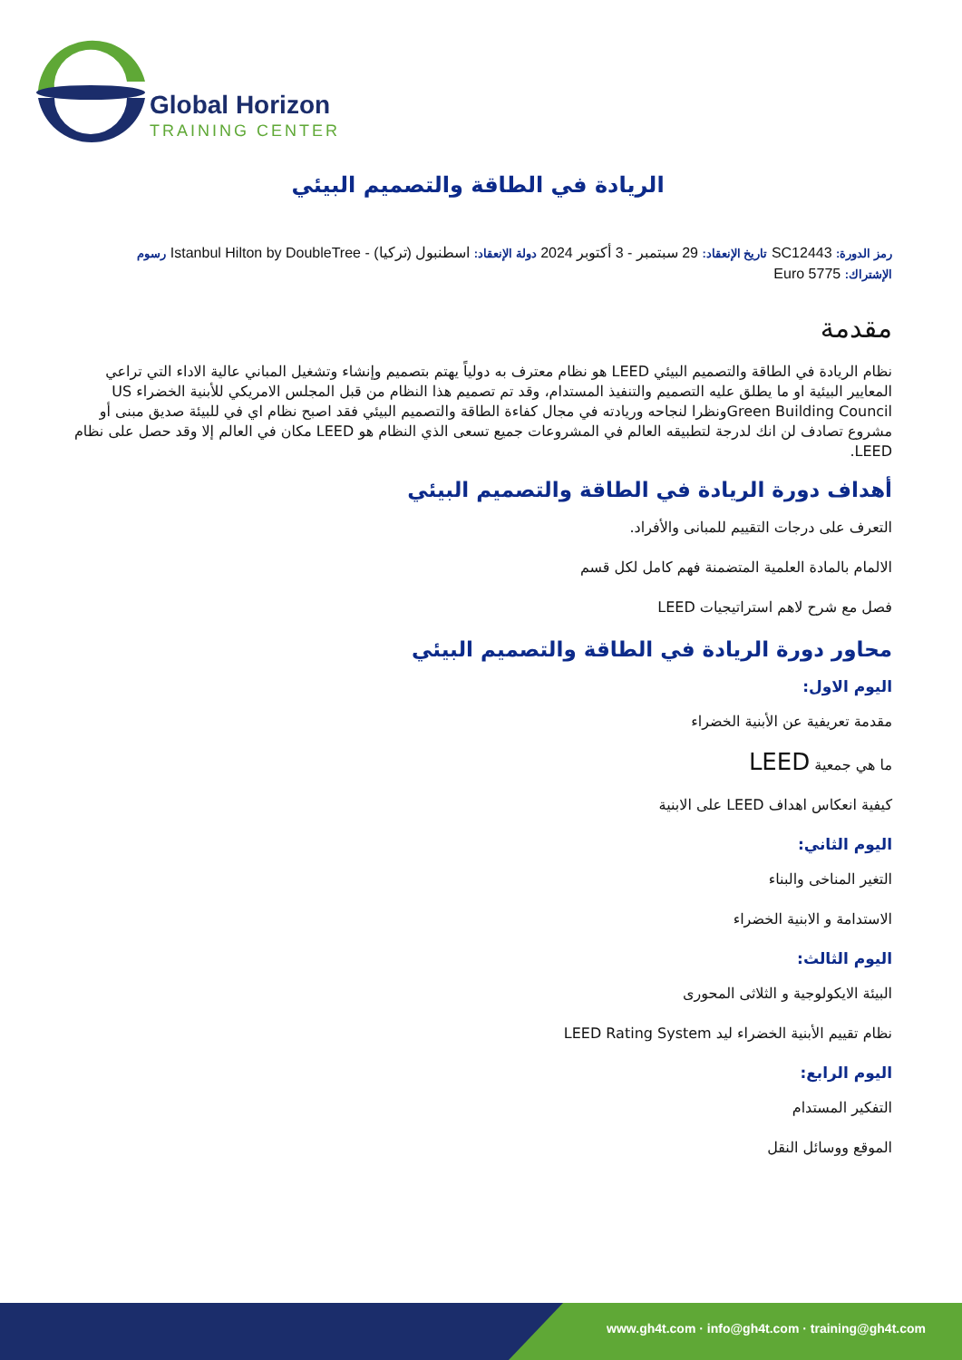Global Horizon
TRAINING CENTER
الريادة في الطاقة والتصميم البيئي
رمز الدورة: SC12443 تاريخ الإنعقاد: 29 سبتمبر - 3 أكتوبر 2024 دولة الإنعقاد: اسطنبول (تركيا) - Istanbul Hilton by DoubleTree رسوم
الإشتراك: 5775 Euro
مقدمة
نظام الريادة في الطاقة والتصميم البيئي LEED هو نظام معترف به دولياً يهتم بتصميم وإنشاء وتشغيل المباني عالية الاداء التي تراعي المعايير البيئية او ما يطلق عليه التصميم والتنفيذ المستدام، وقد تم تصميم هذا النظام من قبل المجلس الامريكي للأبنية الخضراء US Green Building Councilونظرا لنجاحه وريادته في مجال كفاءة الطاقة والتصميم البيئي فقد اصبح نظام اي في للبيئة صديق مبنى أو مشروع تصادف لن انك لدرجة لتطبيقه العالم في المشروعات جميع تسعى الذي النظام هو LEED مكان في العالم إلا وقد حصل على نظام LEED.
أهداف دورة الريادة في الطاقة والتصميم البيئي
التعرف على درجات التقييم للمبانى والأفراد.
الالمام بالمادة العلمية المتضمنة فهم كامل لكل قسم
فصل مع شرح لاهم استراتيجيات LEED
محاور دورة الريادة في الطاقة والتصميم البيئي
اليوم الاول:
مقدمة تعريفية عن الأبنية الخضراء
ما هي جمعية LEED
كيفية انعكاس اهداف LEED على الابنية
اليوم الثاني:
التغير المناخى والبناء
الاستدامة و الابنية الخضراء
اليوم الثالث:
البيئة الايكولوجية و الثلاثى المحورى
نظام تقييم الأبنية الخضراء ليد LEED Rating System
اليوم الرابع:
التفكير المستدام
الموقع ووسائل النقل
www.gh4t.com · info@gh4t.com · training@gh4t.com